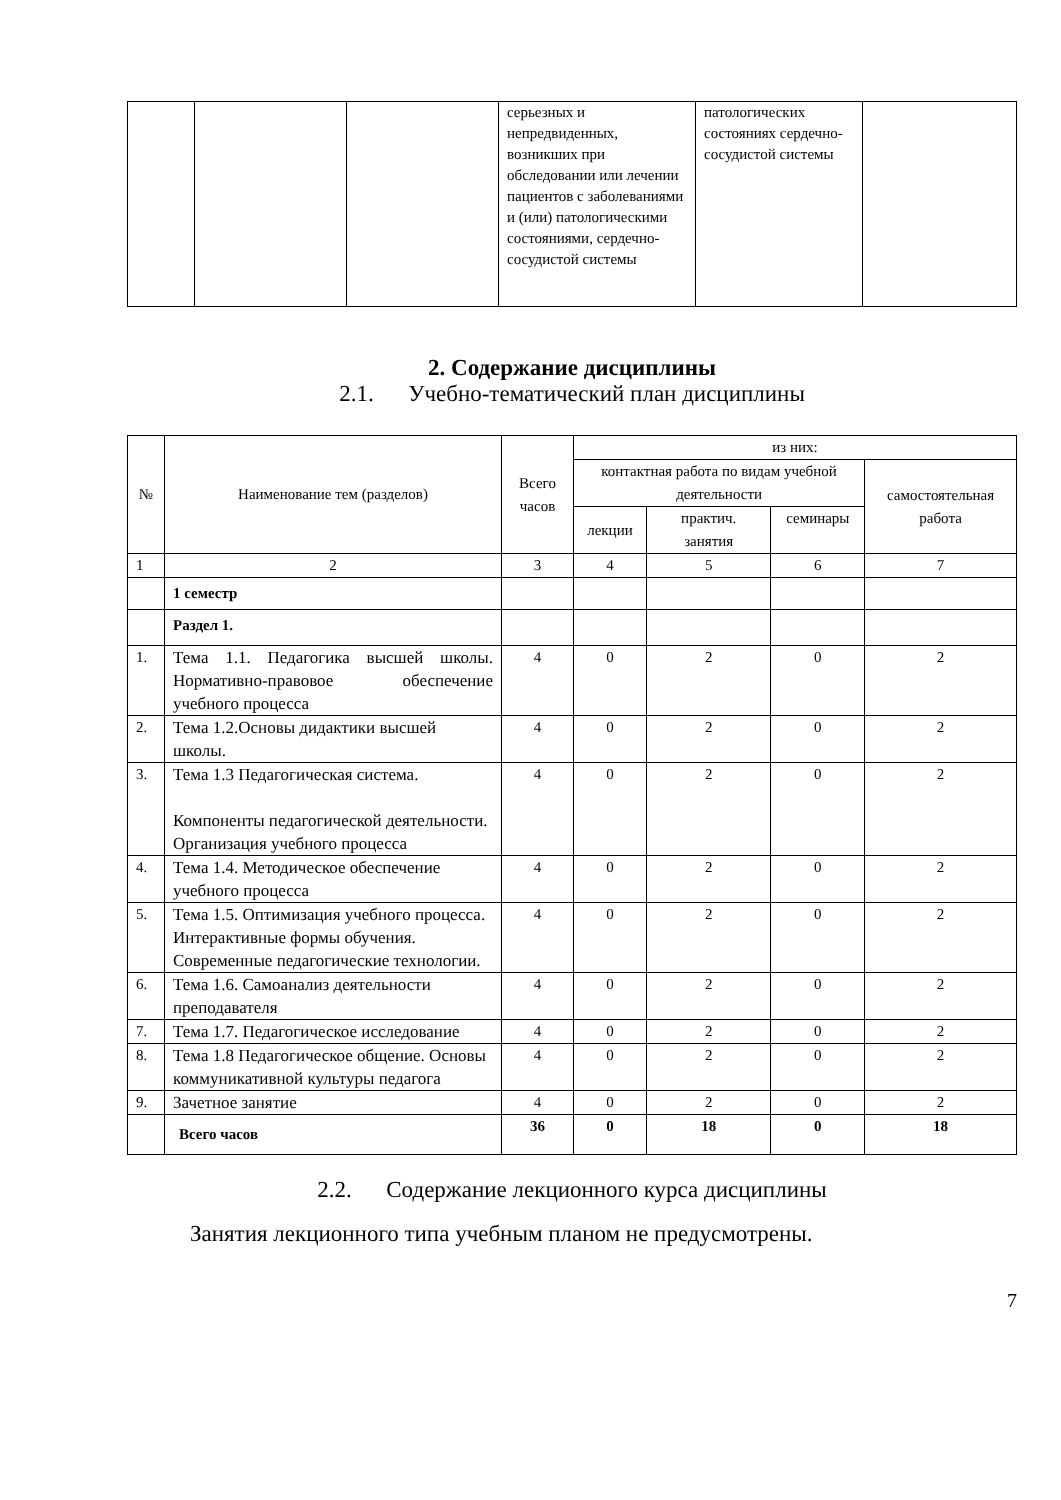| | | | серьезных и непредвиденных, возникших при обследовании или лечении пациентов с заболеваниями и (или) патологическими состояниями, сердечно-сосудистой системы | патологических состояниях сердечно-сосудистой системы | |
2. Содержание дисциплины
2.1. Учебно-тематический план дисциплины
| № | Наименование тем (разделов) | Всего часов | из них: | | | |
| --- | --- | --- | --- | --- | --- | --- |
| | | | контактная работа по видам учебной деятельности | | | самостоятельная работа |
| | | | лекции | практич. занятия | семинары | |
| 1 | 2 | 3 | 4 | 5 | 6 | 7 |
| | 1 семестр | | | | | |
| | Раздел 1. | | | | | |
| 1. | Тема 1.1. Педагогика высшей школы. Нормативно-правовое обеспечение учебного процесса | 4 | 0 | 2 | 0 | 2 |
| 2. | Тема 1.2.Основы дидактики высшей школы. | 4 | 0 | 2 | 0 | 2 |
| 3. | Тема 1.3 Педагогическая система. Компоненты педагогической деятельности. Организация учебного процесса | 4 | 0 | 2 | 0 | 2 |
| 4. | Тема 1.4. Методическое обеспечение учебного процесса | 4 | 0 | 2 | 0 | 2 |
| 5. | Тема 1.5. Оптимизация учебного процесса. Интерактивные формы обучения. Современные педагогические технологии. | 4 | 0 | 2 | 0 | 2 |
| 6. | Тема 1.6. Самоанализ деятельности преподавателя | 4 | 0 | 2 | 0 | 2 |
| 7. | Тема 1.7. Педагогическое исследование | 4 | 0 | 2 | 0 | 2 |
| 8. | Тема 1.8 Педагогическое общение. Основы коммуникативной культуры педагога | 4 | 0 | 2 | 0 | 2 |
| 9. | Зачетное занятие | 4 | 0 | 2 | 0 | 2 |
| | Всего часов | 36 | 0 | 18 | 0 | 18 |
2.2. Содержание лекционного курса дисциплины
Занятия лекционного типа учебным планом не предусмотрены.
7